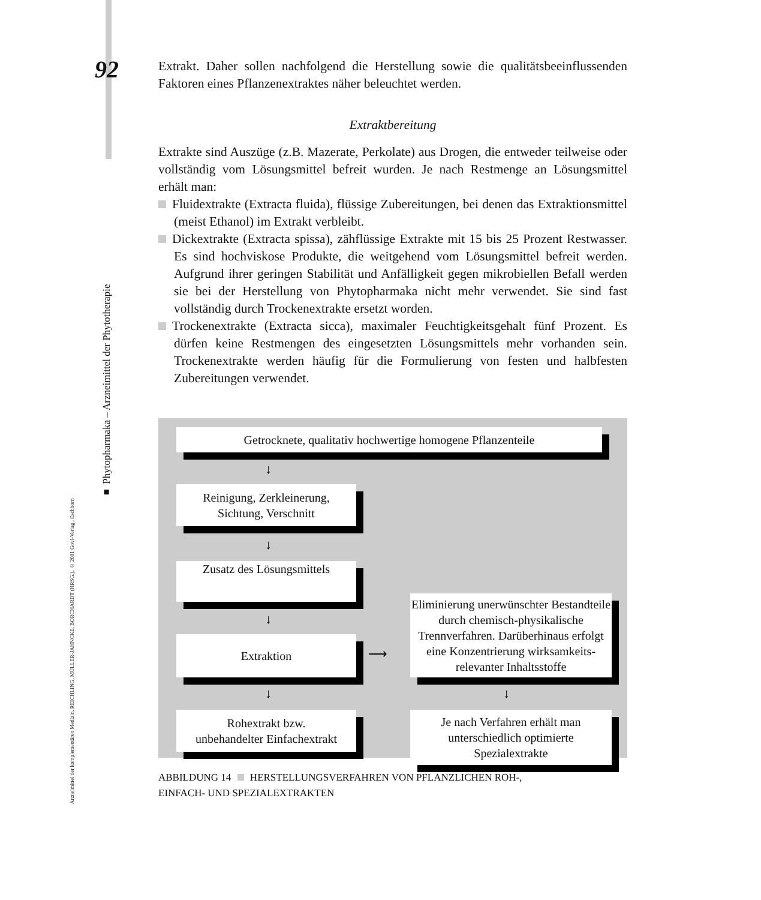92
■ Phytopharmaka – Arzneimittel der Phytotherapie
Arzneimittel der komplementären Medizin, REICHLING, MÜLLER-JAHNCKE, BORCHARDT (HRSG.), © 2001 Govi-Verlag , Eschborn
Extrakt. Daher sollen nachfolgend die Herstellung sowie die qualitätsbeeinflussenden Faktoren eines Pflanzenextraktes näher beleuchtet werden.
Extraktbereitung
Extrakte sind Auszüge (z.B. Mazerate, Perkolate) aus Drogen, die entweder teilweise oder vollständig vom Lösungsmittel befreit wurden. Je nach Restmenge an Lösungsmittel erhält man:
Fluidextrakte (Extracta fluida), flüssige Zubereitungen, bei denen das Extraktionsmittel (meist Ethanol) im Extrakt verbleibt.
Dickextrakte (Extracta spissa), zähflüssige Extrakte mit 15 bis 25 Prozent Restwasser. Es sind hochviskose Produkte, die weitgehend vom Lösungsmittel befreit werden. Aufgrund ihrer geringen Stabilität und Anfälligkeit gegen mikrobiellen Befall werden sie bei der Herstellung von Phytopharmaka nicht mehr verwendet. Sie sind fast vollständig durch Trockenextrakte ersetzt worden.
Trockenextrakte (Extracta sicca), maximaler Feuchtigkeitsgehalt fünf Prozent. Es dürfen keine Restmengen des eingesetzten Lösungsmittels mehr vorhanden sein. Trockenextrakte werden häufig für die Formulierung von festen und halbfesten Zubereitungen verwendet.
Getrocknete, qualitativ hochwertige homogene Pflanzenteile
↓
Reinigung, Zerkleinerung,
Sichtung, Verschnitt
↓
Zusatz des Lösungsmittels
↓
Extraktion
⟶
Eliminierung unerwünschter Bestandteile durch chemisch-physikalische Trennverfahren. Darüberhinaus erfolgt eine Konzentrierung wirksamkeits-relevanter Inhaltsstoffe
↓ ↓
Rohextrakt bzw.
unbehandelter Einfachextrakt
Je nach Verfahren erhält man unterschiedlich optimierte Spezialextrakte
ABBILDUNG 14 HERSTELLUNGSVERFAHREN VON PFLANZLICHEN ROH-,
EINFACH- UND SPEZIALEXTRAKTEN